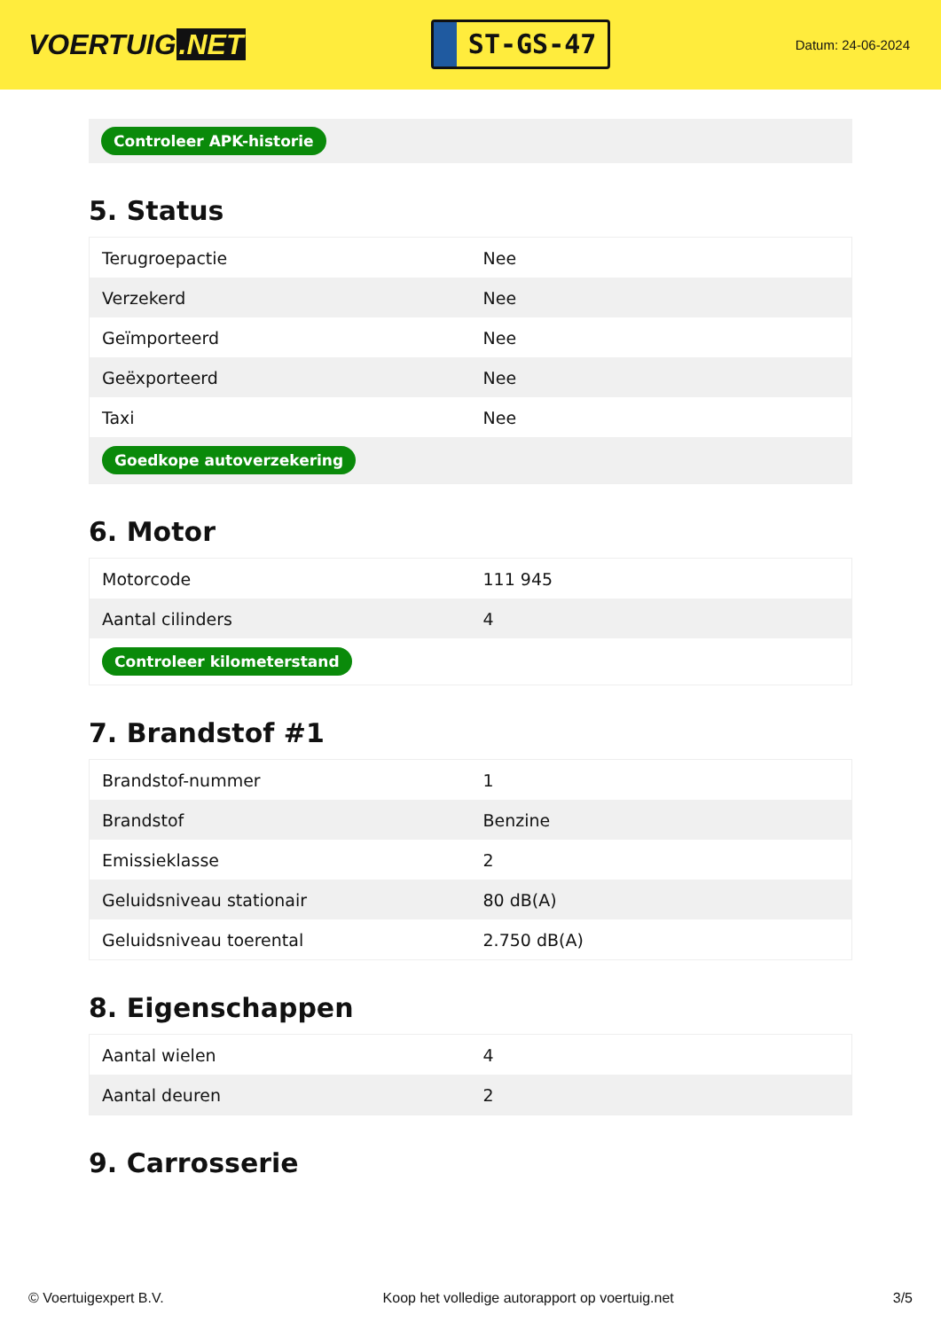VOERTUIG.NET
ST-GS-47
Datum: 24-06-2024
Controleer APK-historie
5. Status
| Terugroepactie | Nee |
| Verzekerd | Nee |
| Geïmporteerd | Nee |
| Geëxporteerd | Nee |
| Taxi | Nee |
| Goedkope autoverzekering | |
6. Motor
| Motorcode | 111 945 |
| Aantal cilinders | 4 |
| Controleer kilometerstand | |
7. Brandstof #1
| Brandstof-nummer | 1 |
| Brandstof | Benzine |
| Emissieklasse | 2 |
| Geluidsniveau stationair | 80 dB(A) |
| Geluidsniveau toerental | 2.750 dB(A) |
8. Eigenschappen
| Aantal wielen | 4 |
| Aantal deuren | 2 |
9. Carrosserie
© Voertuigexpert B.V. Koop het volledige autorapport op voertuig.net 3/5